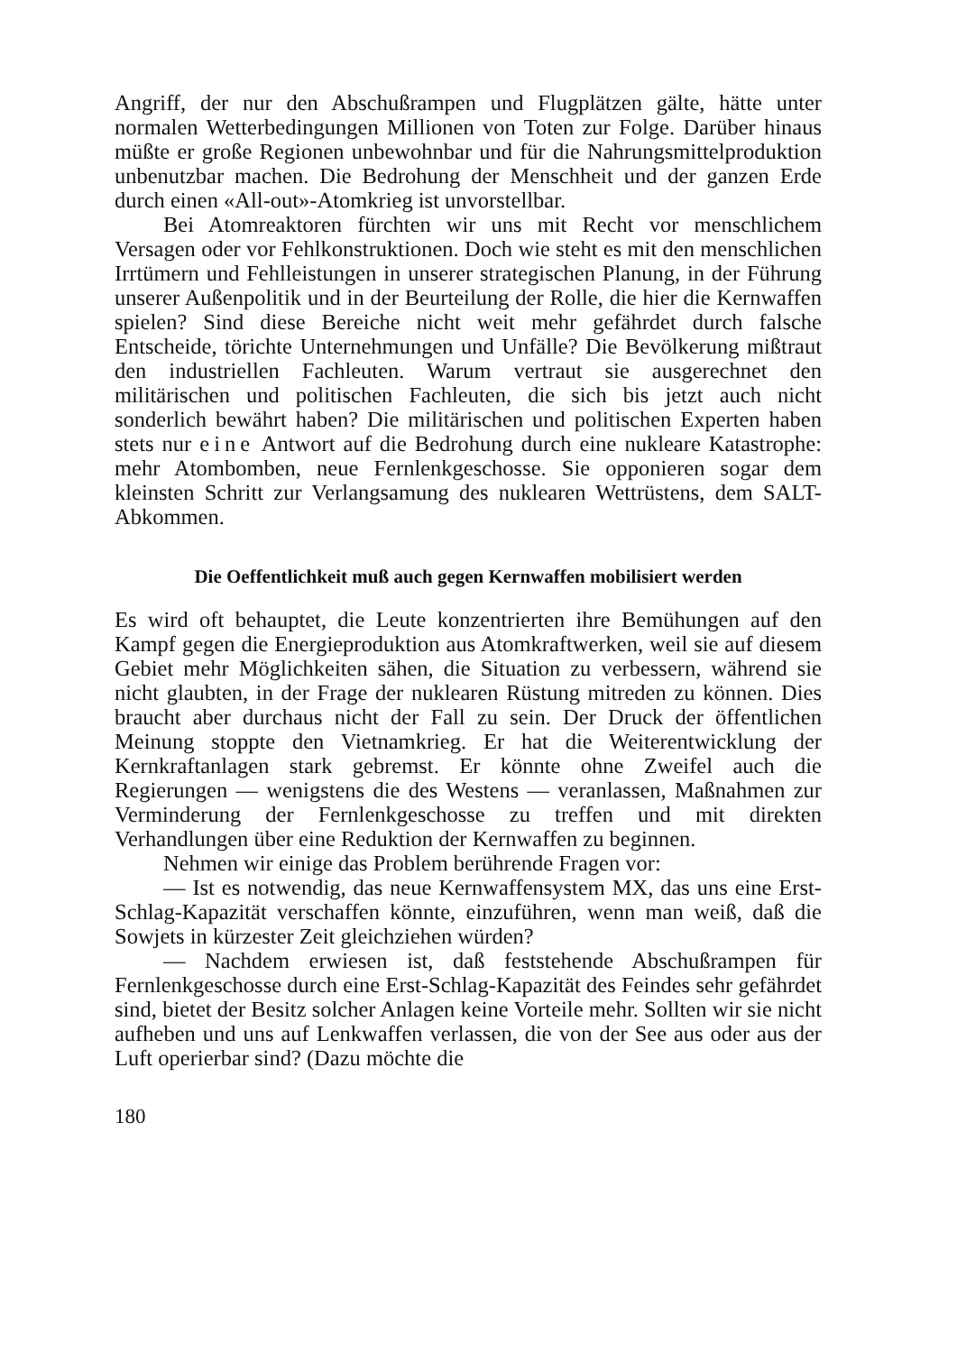Angriff, der nur den Abschußrampen und Flugplätzen gälte, hätte unter normalen Wetterbedingungen Millionen von Toten zur Folge. Darüber hinaus müßte er große Regionen unbewohnbar und für die Nahrungsmittelproduktion unbenutzbar machen. Die Bedrohung der Menschheit und der ganzen Erde durch einen «All-out»-Atomkrieg ist unvorstellbar.
Bei Atomreaktoren fürchten wir uns mit Recht vor menschlichem Versagen oder vor Fehlkonstruktionen. Doch wie steht es mit den menschlichen Irrtümern und Fehlleistungen in unserer strategischen Planung, in der Führung unserer Außenpolitik und in der Beurteilung der Rolle, die hier die Kernwaffen spielen? Sind diese Bereiche nicht weit mehr gefährdet durch falsche Entscheide, törichte Unternehmungen und Unfälle? Die Bevölkerung mißtraut den industriellen Fachleuten. Warum vertraut sie ausgerechnet den militärischen und politischen Fachleuten, die sich bis jetzt auch nicht sonderlich bewährt haben? Die militärischen und politischen Experten haben stets nur eine Antwort auf die Bedrohung durch eine nukleare Katastrophe: mehr Atombomben, neue Fernlenkgeschosse. Sie opponieren sogar dem kleinsten Schritt zur Verlangsamung des nuklearen Wettrüstens, dem SALT-Abkommen.
Die Oeffentlichkeit muß auch gegen Kernwaffen mobilisiert werden
Es wird oft behauptet, die Leute konzentrierten ihre Bemühungen auf den Kampf gegen die Energieproduktion aus Atomkraftwerken, weil sie auf diesem Gebiet mehr Möglichkeiten sähen, die Situation zu verbessern, während sie nicht glaubten, in der Frage der nuklearen Rüstung mitreden zu können. Dies braucht aber durchaus nicht der Fall zu sein. Der Druck der öffentlichen Meinung stoppte den Vietnamkrieg. Er hat die Weiterentwicklung der Kernkraftanlagen stark gebremst. Er könnte ohne Zweifel auch die Regierungen — wenigstens die des Westens — veranlassen, Maßnahmen zur Verminderung der Fernlenkgeschosse zu treffen und mit direkten Verhandlungen über eine Reduktion der Kernwaffen zu beginnen.
Nehmen wir einige das Problem berührende Fragen vor:
— Ist es notwendig, das neue Kernwaffensystem MX, das uns eine Erst-Schlag-Kapazität verschaffen könnte, einzuführen, wenn man weiß, daß die Sowjets in kürzester Zeit gleichziehen würden?
— Nachdem erwiesen ist, daß feststehende Abschußrampen für Fernlenkgeschosse durch eine Erst-Schlag-Kapazität des Feindes sehr gefährdet sind, bietet der Besitz solcher Anlagen keine Vorteile mehr. Sollten wir sie nicht aufheben und uns auf Lenkwaffen verlassen, die von der See aus oder aus der Luft operierbar sind? (Dazu möchte die
180